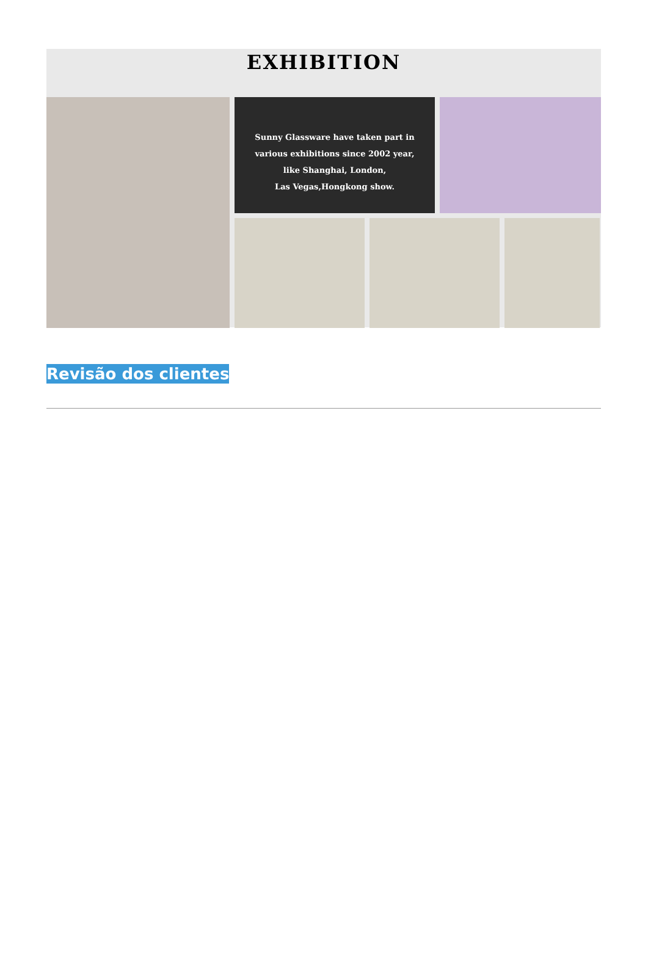EXHIBITION
Sunny Glassware have taken part in
various exhibitions since 2002 year,
like Shanghai, London,
Las Vegas,Hongkong show.
Revisão dos clientes